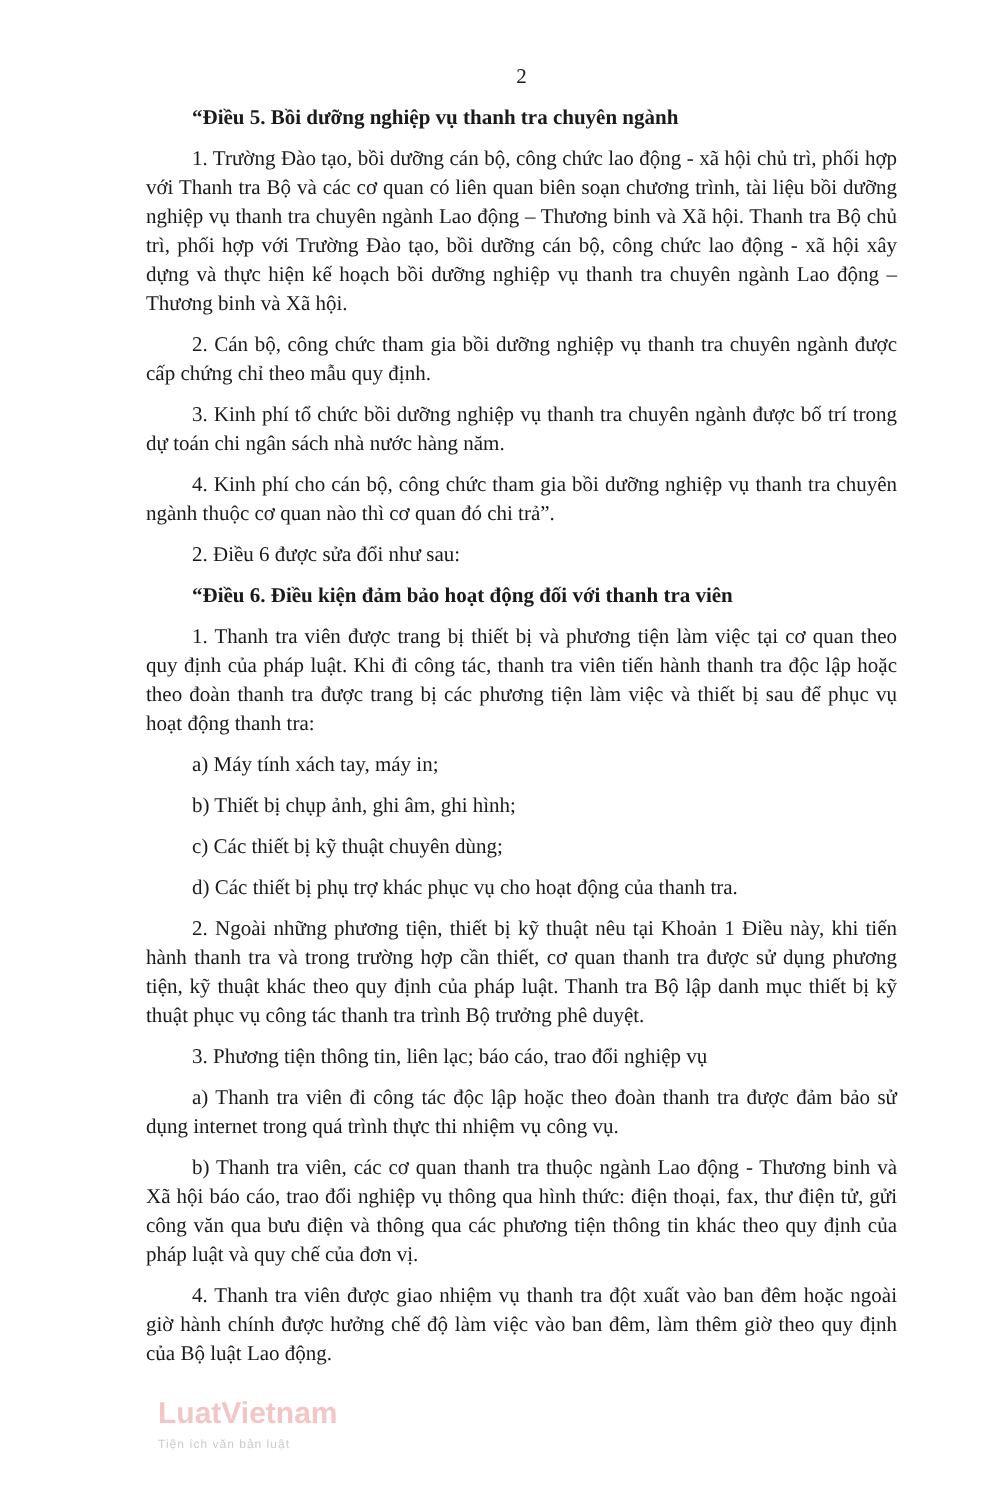2
“Điều 5. Bồi dưỡng nghiệp vụ thanh tra chuyên ngành
1. Trường Đào tạo, bồi dưỡng cán bộ, công chức lao động - xã hội chủ trì, phối hợp với Thanh tra Bộ và các cơ quan có liên quan biên soạn chương trình, tài liệu bồi dưỡng nghiệp vụ thanh tra chuyên ngành Lao động – Thương binh và Xã hội. Thanh tra Bộ chủ trì, phối hợp với Trường Đào tạo, bồi dưỡng cán bộ, công chức lao động - xã hội xây dựng và thực hiện kế hoạch bồi dưỡng nghiệp vụ thanh tra chuyên ngành Lao động – Thương binh và Xã hội.
2. Cán bộ, công chức tham gia bồi dưỡng nghiệp vụ thanh tra chuyên ngành được cấp chứng chỉ theo mẫu quy định.
3. Kinh phí tổ chức bồi dưỡng nghiệp vụ thanh tra chuyên ngành được bố trí trong dự toán chi ngân sách nhà nước hàng năm.
4. Kinh phí cho cán bộ, công chức tham gia bồi dưỡng nghiệp vụ thanh tra chuyên ngành thuộc cơ quan nào thì cơ quan đó chi trả”.
2. Điều 6 được sửa đổi như sau:
“Điều 6. Điều kiện đảm bảo hoạt động đối với thanh tra viên
1. Thanh tra viên được trang bị thiết bị và phương tiện làm việc tại cơ quan theo quy định của pháp luật. Khi đi công tác, thanh tra viên tiến hành thanh tra độc lập hoặc theo đoàn thanh tra được trang bị các phương tiện làm việc và thiết bị sau để phục vụ hoạt động thanh tra:
a) Máy tính xách tay, máy in;
b) Thiết bị chụp ảnh, ghi âm, ghi hình;
c) Các thiết bị kỹ thuật chuyên dùng;
d) Các thiết bị phụ trợ khác phục vụ cho hoạt động của thanh tra.
2. Ngoài những phương tiện, thiết bị kỹ thuật nêu tại Khoản 1 Điều này, khi tiến hành thanh tra và trong trường hợp cần thiết, cơ quan thanh tra được sử dụng phương tiện, kỹ thuật khác theo quy định của pháp luật. Thanh tra Bộ lập danh mục thiết bị kỹ thuật phục vụ công tác thanh tra trình Bộ trưởng phê duyệt.
3. Phương tiện thông tin, liên lạc; báo cáo, trao đổi nghiệp vụ
a) Thanh tra viên đi công tác độc lập hoặc theo đoàn thanh tra được đảm bảo sử dụng internet trong quá trình thực thi nhiệm vụ công vụ.
b) Thanh tra viên, các cơ quan thanh tra thuộc ngành Lao động - Thương binh và Xã hội báo cáo, trao đổi nghiệp vụ thông qua hình thức: điện thoại, fax, thư điện tử, gửi công văn qua bưu điện và thông qua các phương tiện thông tin khác theo quy định của pháp luật và quy chế của đơn vị.
4. Thanh tra viên được giao nhiệm vụ thanh tra đột xuất vào ban đêm hoặc ngoài giờ hành chính được hưởng chế độ làm việc vào ban đêm, làm thêm giờ theo quy định của Bộ luật Lao động.
LuatVietnam
Tiện ích văn bản luật